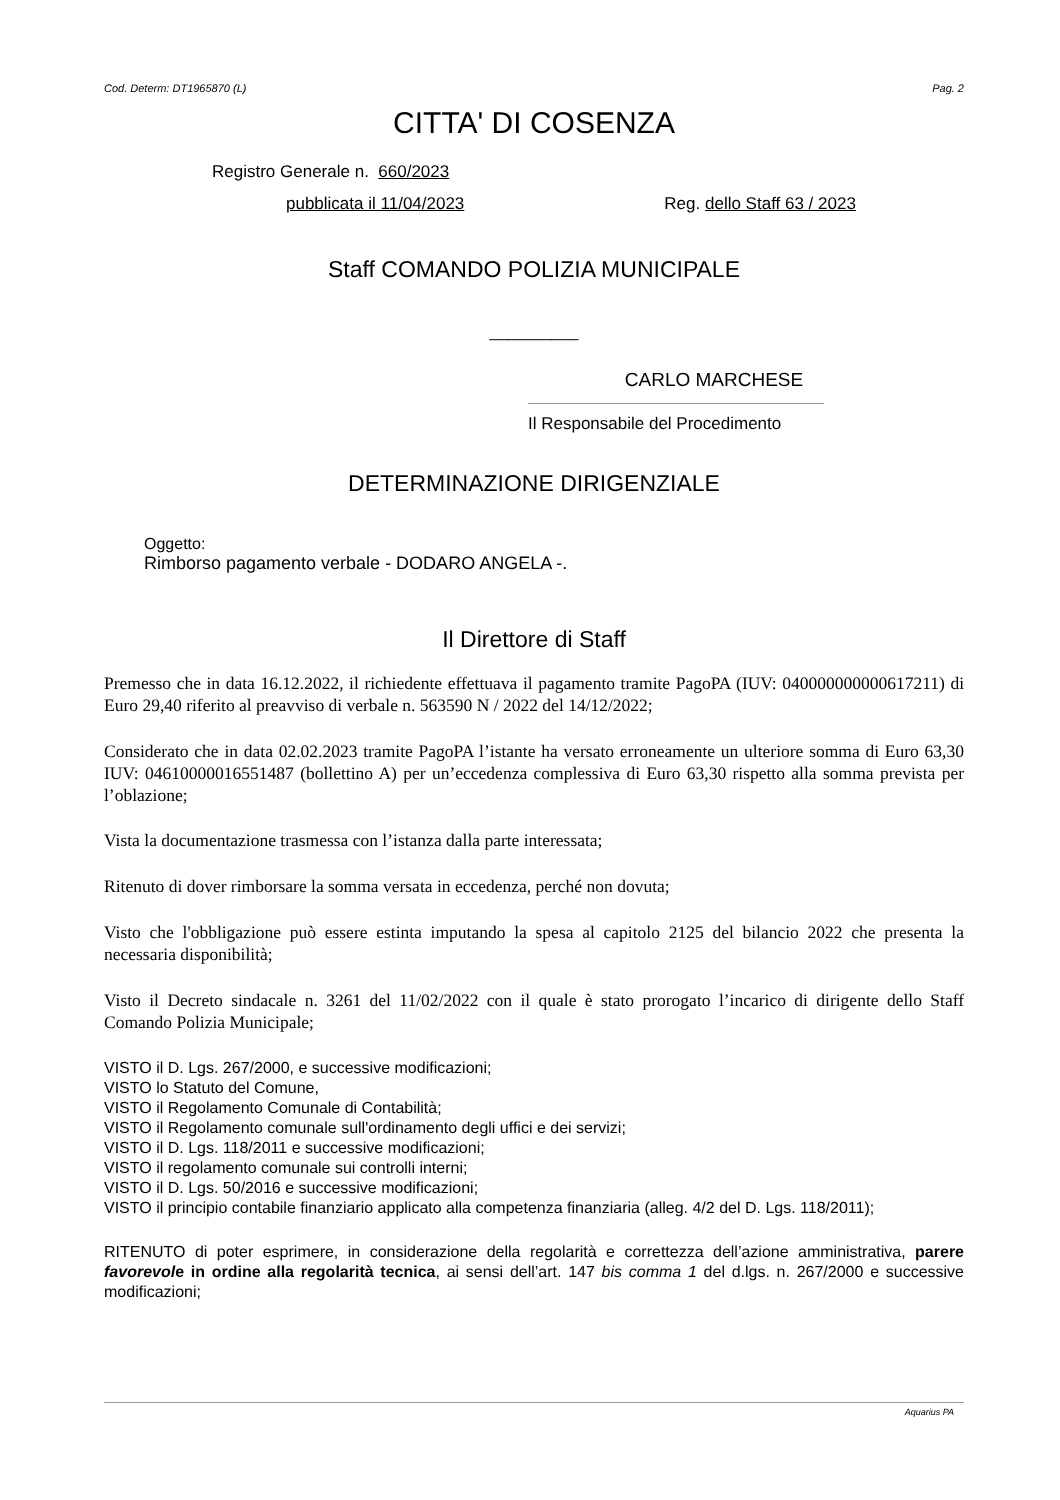Cod. Determ: DT1965870 (L) Pag. 2
CITTA' DI COSENZA
Registro Generale n. 660/2023
pubblicata il 11/04/2023 Reg. dello Staff 63 / 2023
Staff COMANDO POLIZIA MUNICIPALE
__________
CARLO MARCHESE
Il Responsabile del Procedimento
DETERMINAZIONE DIRIGENZIALE
Oggetto:
Rimborso pagamento verbale - DODARO ANGELA -.
Il Direttore di Staff
Premesso che in data 16.12.2022, il richiedente effettuava il pagamento tramite PagoPA (IUV: 040000000000617211) di Euro 29,40 riferito al preavviso di verbale n. 563590 N / 2022 del 14/12/2022;
Considerato che in data 02.02.2023 tramite PagoPA l’istante ha versato erroneamente un ulteriore somma di Euro 63,30 IUV: 04610000016551487 (bollettino A) per un’eccedenza complessiva di Euro 63,30 rispetto alla somma prevista per l’oblazione;
Vista la documentazione trasmessa con l’istanza dalla parte interessata;
Ritenuto di dover rimborsare la somma versata in eccedenza, perché non dovuta;
Visto che l'obbligazione può essere estinta imputando la spesa al capitolo 2125 del bilancio 2022 che presenta la necessaria disponibilità;
Visto il Decreto sindacale n. 3261 del 11/02/2022 con il quale è stato prorogato l’incarico di dirigente dello Staff Comando Polizia Municipale;
VISTO il D. Lgs. 267/2000, e successive modificazioni;
VISTO lo Statuto del Comune,
VISTO il Regolamento Comunale di Contabilità;
VISTO il Regolamento comunale sull'ordinamento degli uffici e dei servizi;
VISTO il D. Lgs. 118/2011 e successive modificazioni;
VISTO il regolamento comunale sui controlli interni;
VISTO il D. Lgs. 50/2016 e successive modificazioni;
VISTO il principio contabile finanziario applicato alla competenza finanziaria (alleg. 4/2 del D. Lgs. 118/2011);
RITENUTO di poter esprimere, in considerazione della regolarità e correttezza dell’azione amministrativa, parere favorevole in ordine alla regolarità tecnica, ai sensi dell’art. 147 bis comma 1 del d.lgs. n. 267/2000 e successive modificazioni;
Aquarius PA